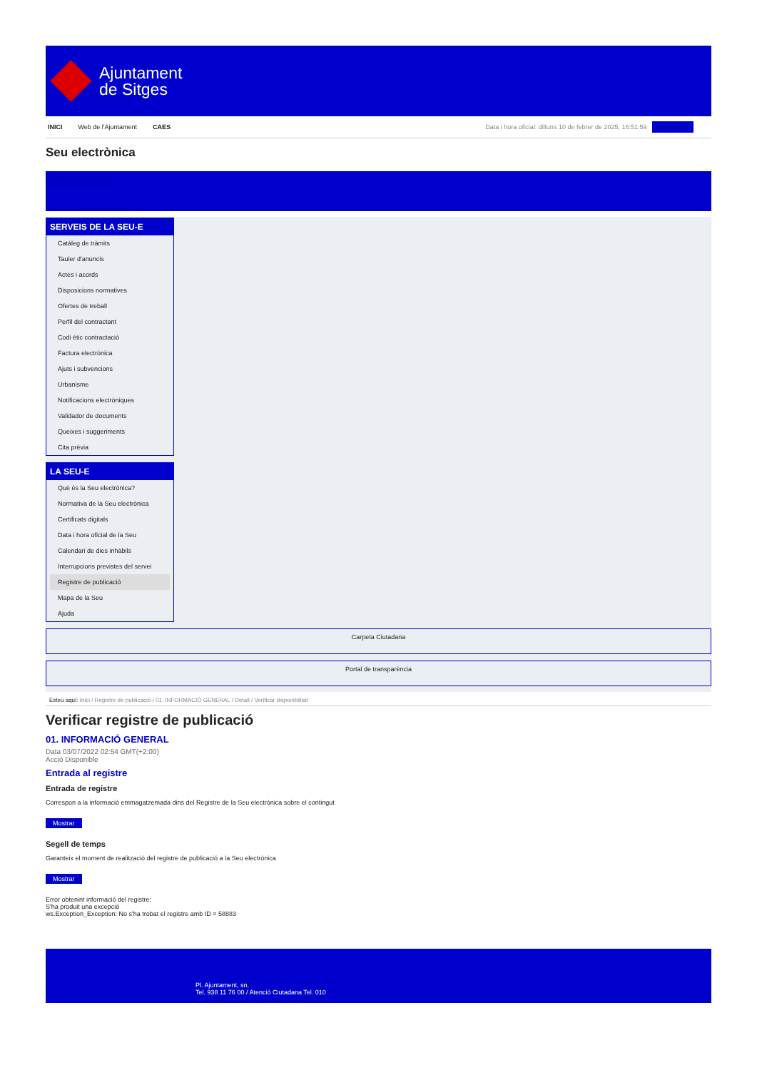Ajuntament
de Sitges
INICI Web de l'Ajuntament CAES
Data i hora oficial: dilluns 10 de febrer de 2025, 16:51:59 Directoris
Seu electrònica
Obtenir còpia autèntica
SERVEIS DE LA SEU-E
Catàleg de tràmits
Tauler d'anuncis
Actes i acords
Disposicions normatives
Ofertes de treball
Perfil del contractant
Codi ètic contractació
Factura electrònica
Ajuts i subvencions
Urbanisme
Notificacions electròniques
Validador de documents
Queixes i suggeriments
Cita prèvia
LA SEU-E
Què és la Seu electrònica?
Normativa de la Seu electrònica
Certificats digitals
Data i hora oficial de la Seu
Calendari de dies inhàbils
Interrupcions previstes del servei
Registre de publicació
Mapa de la Seu
Ajuda
Carpeta Ciutadana
Portal de transparència
Esteu aquí: Inici / Registre de publicació / 01. INFORMACIÓ GENERAL / Detall / Verificar disponibilitat
Verificar registre de publicació
01. INFORMACIÓ GENERAL
Data 03/07/2022 02:54 GMT(+2:00)
Acció Disponible
Entrada al registre
Entrada de registre
Correspon a la informació emmagatzemada dins del Registre de la Seu electrònica sobre el contingut
Mostrar
Segell de temps
Garanteix el moment de realització del registre de publicació a la Seu electrònica
Mostrar
Error obtenint informació del registre:
S'ha produit una excepció
ws.Exception_Exception: No s'ha trobat el registre amb ID = 58883
Pl. Ajuntament, sn.
Tel. 938 11 76 00 / Atenció Ciutadana Tel. 010